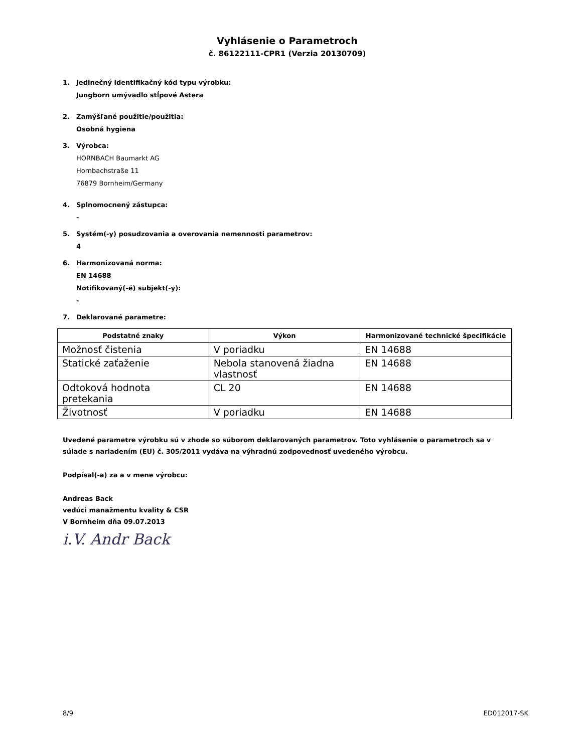Vyhlásenie o Parametroch
č. 86122111-CPR1 (Verzia 20130709)
1. Jedinečný identifikačný kód typu výrobku:
Jungborn umývadlo stĺpové Astera
2. Zamýšľané použitie/použitia:
Osobná hygiena
3. Výrobca:
HORNBACH Baumarkt AG
Hornbachstraße 11
76879 Bornheim/Germany
4. Splnomocnený zástupca:
-
5. Systém(-y) posudzovania a overovania nemennosti parametrov:
4
6. Harmonizovaná norma:
EN 14688
Notifikovaný(-é) subjekt(-y):
-
7. Deklarované parametre:
| Podstatné znaky | Výkon | Harmonizované technické špecifikácie |
| --- | --- | --- |
| Možnosť čistenia | V poriadku | EN 14688 |
| Statické zaťaženie | Nebola stanovená žiadna vlastnosť | EN 14688 |
| Odtoková hodnota pretekania | CL 20 | EN 14688 |
| Životnosť | V poriadku | EN 14688 |
Uvedené parametre výrobku sú v zhode so súborom deklarovaných parametrov. Toto vyhlásenie o parametroch sa v súlade s nariadením (EU) č. 305/2011 vydáva na výhradnú zodpovednosť uvedeného výrobcu.
Podpísal(-a) za a v mene výrobcu:
Andreas Back
vedúci manažmentu kvality & CSR
V Bornheim dňa 09.07.2013
i.V. Andr Back
8/9 ED012017-SK